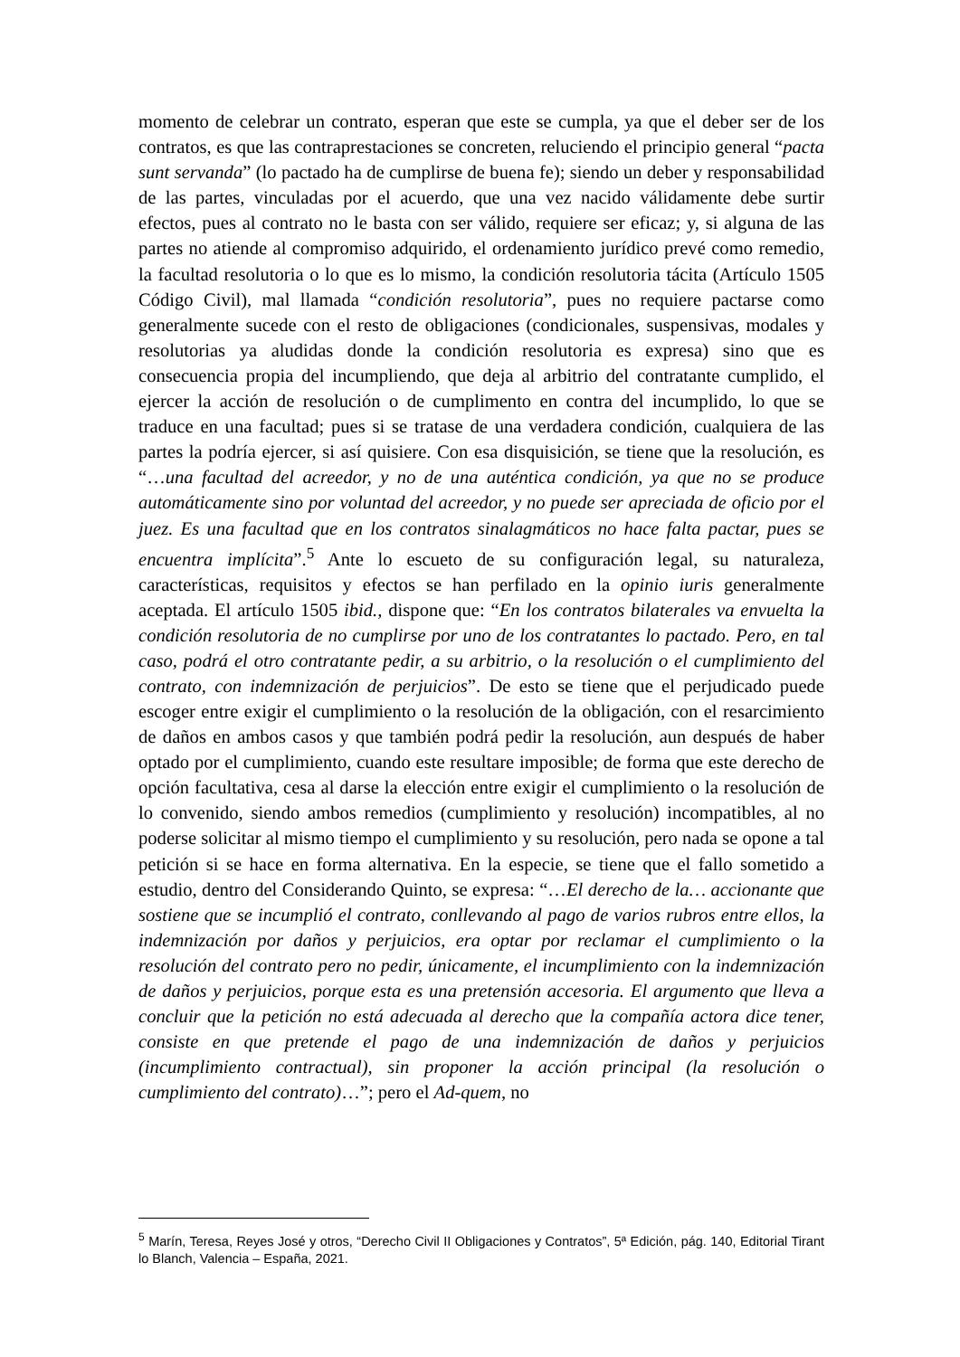momento de celebrar un contrato, esperan que este se cumpla, ya que el deber ser de los contratos, es que las contraprestaciones se concreten, reluciendo el principio general “pacta sunt servanda” (lo pactado ha de cumplirse de buena fe); siendo un deber y responsabilidad de las partes, vinculadas por el acuerdo, que una vez nacido válidamente debe surtir efectos, pues al contrato no le basta con ser válido, requiere ser eficaz; y, si alguna de las partes no atiende al compromiso adquirido, el ordenamiento jurídico prevé como remedio, la facultad resolutoria o lo que es lo mismo, la condición resolutoria tácita (Artículo 1505 Código Civil), mal llamada “condición resolutoria”, pues no requiere pactarse como generalmente sucede con el resto de obligaciones (condicionales, suspensivas, modales y resolutorias ya aludidas donde la condición resolutoria es expresa) sino que es consecuencia propia del incumpliendo, que deja al arbitrio del contratante cumplido, el ejercer la acción de resolución o de cumplimento en contra del incumplido, lo que se traduce en una facultad; pues si se tratase de una verdadera condición, cualquiera de las partes la podría ejercer, si así quisiere. Con esa disquisición, se tiene que la resolución, es “…una facultad del acreedor, y no de una auténtica condición, ya que no se produce automáticamente sino por voluntad del acreedor, y no puede ser apreciada de oficio por el juez. Es una facultad que en los contratos sinalagmáticos no hace falta pactar, pues se encuentra implícita”.<sup>5</sup> Ante lo escueto de su configuración legal, su naturaleza, características, requisitos y efectos se han perfilado en la opinio iuris generalmente aceptada. El artículo 1505 ibid., dispone que: “En los contratos bilaterales va envuelta la condición resolutoria de no cumplirse por uno de los contratantes lo pactado. Pero, en tal caso, podrá el otro contratante pedir, a su arbitrio, o la resolución o el cumplimiento del contrato, con indemnización de perjuicios”. De esto se tiene que el perjudicado puede escoger entre exigir el cumplimiento o la resolución de la obligación, con el resarcimiento de daños en ambos casos y que también podrá pedir la resolución, aun después de haber optado por el cumplimiento, cuando este resultare imposible; de forma que este derecho de opción facultativa, cesa al darse la elección entre exigir el cumplimiento o la resolución de lo convenido, siendo ambos remedios (cumplimiento y resolución) incompatibles, al no poderse solicitar al mismo tiempo el cumplimiento y su resolución, pero nada se opone a tal petición si se hace en forma alternativa. En la especie, se tiene que el fallo sometido a estudio, dentro del Considerando Quinto, se expresa: “…El derecho de la… accionante que sostiene que se incumplió el contrato, conllevando al pago de varios rubros entre ellos, la indemnización por daños y perjuicios, era optar por reclamar el cumplimiento o la resolución del contrato pero no pedir, únicamente, el incumplimiento con la indemnización de daños y perjuicios, porque esta es una pretensión accesoria. El argumento que lleva a concluir que la petición no está adecuada al derecho que la compañía actora dice tener, consiste en que pretende el pago de una indemnización de daños y perjuicios (incumplimiento contractual), sin proponer la acción principal (la resolución o cumplimiento del contrato)…”; pero el Ad-quem, no
<sup>5</sup> Marín, Teresa, Reyes José y otros, “Derecho Civil II Obligaciones y Contratos”, 5ª Edición, pág. 140, Editorial Tirant lo Blanch, Valencia – España, 2021.